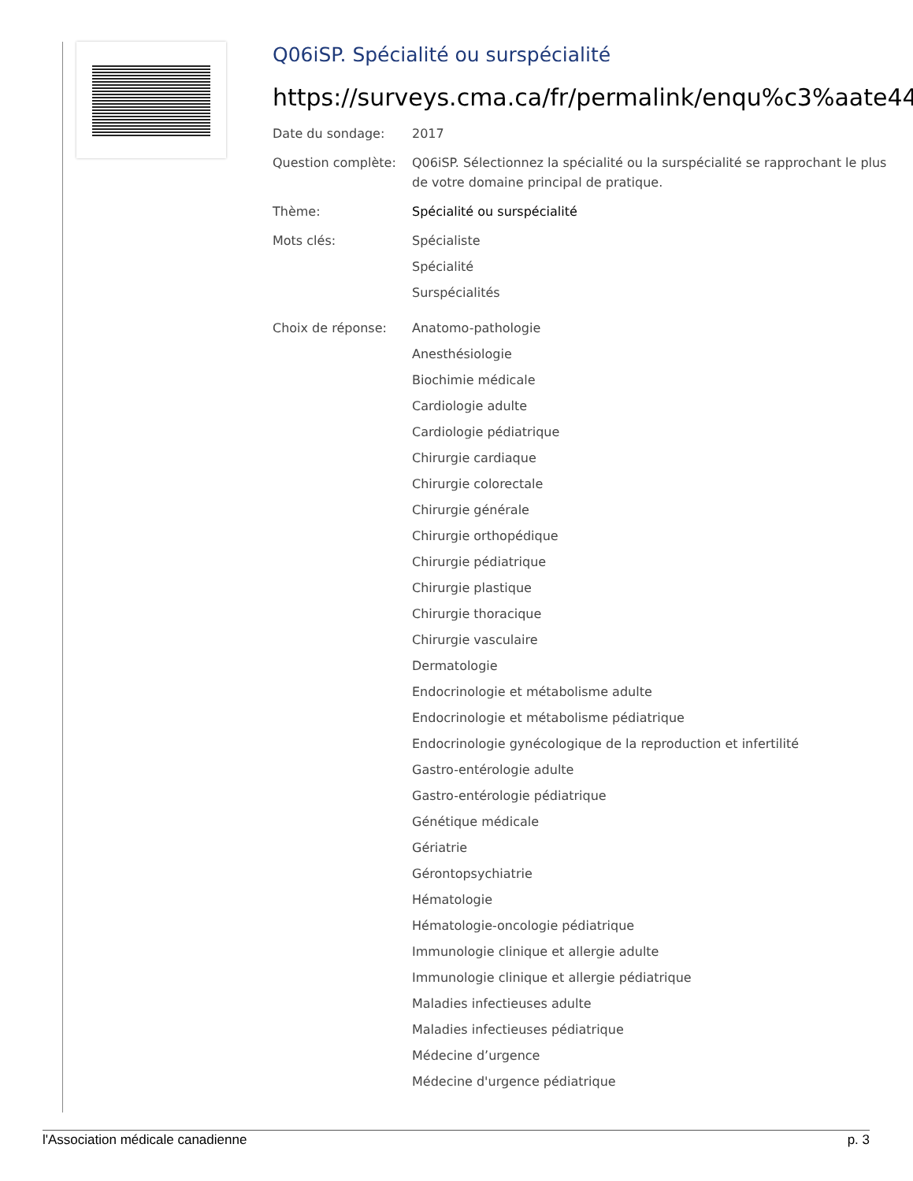Q06iSP. Spécialité ou surspécialité
https://surveys.cma.ca/fr/permalink/enqu%c3%aate44
Date du sondage: 2017
Question complète: Q06iSP. Sélectionnez la spécialité ou la surspécialité se rapprochant le plus de votre domaine principal de pratique.
Thème: Spécialité ou surspécialité
Mots clés: Spécialiste
Spécialité
Surspécialités
Choix de réponse: Anatomo-pathologie
Anesthésiologie
Biochimie médicale
Cardiologie adulte
Cardiologie pédiatrique
Chirurgie cardiaque
Chirurgie colorectale
Chirurgie générale
Chirurgie orthopédique
Chirurgie pédiatrique
Chirurgie plastique
Chirurgie thoracique
Chirurgie vasculaire
Dermatologie
Endocrinologie et métabolisme adulte
Endocrinologie et métabolisme pédiatrique
Endocrinologie gynécologique de la reproduction et infertilité
Gastro-entérologie adulte
Gastro-entérologie pédiatrique
Génétique médicale
Gériatrie
Gérontopsychiatrie
Hématologie
Hématologie-oncologie pédiatrique
Immunologie clinique et allergie adulte
Immunologie clinique et allergie pédiatrique
Maladies infectieuses adulte
Maladies infectieuses pédiatrique
Médecine d’urgence
Médecine d'urgence pédiatrique
l'Association médicale canadienne p. 3